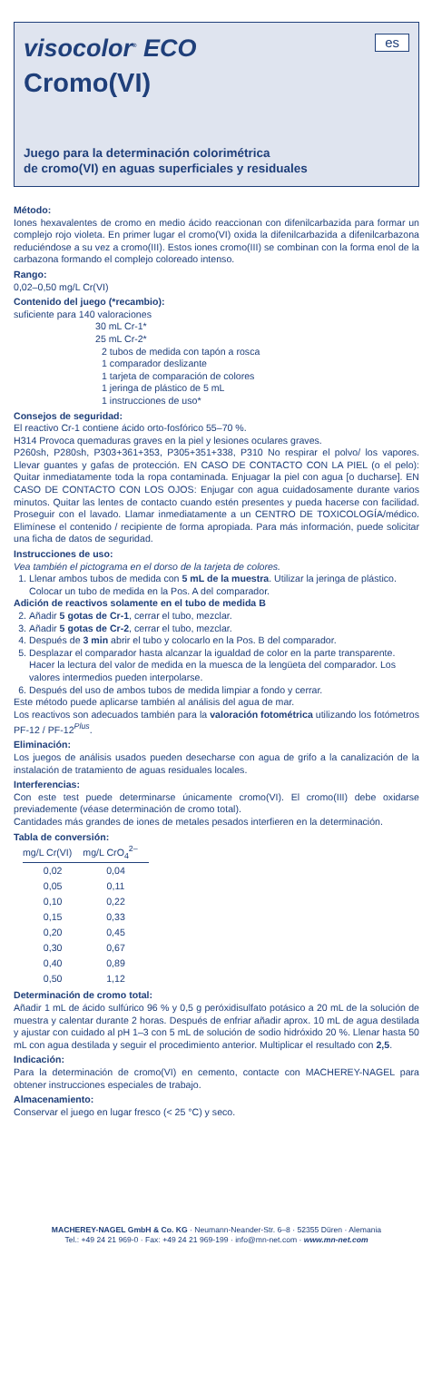visocolor<sup>®</sup> ECO
es
Cromo(VI)
Juego para la determinación colorimétrica
de cromo(VI) en aguas superficiales y residuales
Método:
Iones hexavalentes de cromo en medio ácido reaccionan con difenilcarbazida para formar un complejo rojo violeta. En primer lugar el cromo(VI) oxida la difenilcarbazida a difenilcarbazona reduciéndose a su vez a cromo(III). Estos iones cromo(III) se combinan con la forma enol de la carbazona formando el complejo coloreado intenso.
Rango:
0,02–0,50 mg/L Cr(VI)
Contenido del juego (*recambio):
suficiente para 140 valoraciones
30 mL Cr-1*
25 mL Cr-2*
2 tubos de medida con tapón a rosca
1 comparador deslizante
1 tarjeta de comparación de colores
1 jeringa de plástico de 5 mL
1 instrucciones de uso*
Consejos de seguridad:
El reactivo Cr-1 contiene ácido orto-fosfórico 55–70 %.
H314 Provoca quemaduras graves en la piel y lesiones oculares graves.
P260sh, P280sh, P303+361+353, P305+351+338, P310 No respirar el polvo/ los vapores. Llevar guantes y gafas de protección. EN CASO DE CONTACTO CON LA PIEL (o el pelo): Quitar inmediatamente toda la ropa contaminada. Enjuagar la piel con agua [o ducharse]. EN CASO DE CONTACTO CON LOS OJOS: Enjugar con agua cuidadosamente durante varios minutos. Quitar las lentes de contacto cuando estén presentes y pueda hacerse con facilidad. Proseguir con el lavado. Llamar inmediatamente a un CENTRO DE TOXICOLOGÍA/médico. Elimínese el contenido / recipiente de forma apropiada. Para más información, puede solicitar una ficha de datos de seguridad.
Instrucciones de uso:
Vea también el pictograma en el dorso de la tarjeta de colores.
1. Llenar ambos tubos de medida con 5 mL de la muestra. Utilizar la jeringa de plástico.
Colocar un tubo de medida en la Pos. A del comparador.
Adición de reactivos solamente en el tubo de medida B
2. Añadir 5 gotas de Cr-1, cerrar el tubo, mezclar.
3. Añadir 5 gotas de Cr-2, cerrar el tubo, mezclar.
4. Después de 3 min abrir el tubo y colocarlo en la Pos. B del comparador.
5. Desplazar el comparador hasta alcanzar la igualdad de color en la parte transparente. Hacer la lectura del valor de medida en la muesca de la lengüeta del comparador. Los valores intermedios pueden interpolarse.
6. Después del uso de ambos tubos de medida limpiar a fondo y cerrar.
Este método puede aplicarse también al análisis del agua de mar.
Los reactivos son adecuados también para la valoración fotométrica utilizando los fotómetros PF-12 / PF-12<sup>Plus</sup>.
Eliminación:
Los juegos de análisis usados pueden desecharse con agua de grifo a la canalización de la instalación de tratamiento de aguas residuales locales.
Interferencias:
Con este test puede determinarse únicamente cromo(VI). El cromo(III) debe oxidarse previademente (véase determinación de cromo total).
Cantidades más grandes de iones de metales pesados interfieren en la determinación.
Tabla de conversión:
| mg/L Cr(VI) | mg/L CrO<sub>4</sub><sup>2–</sup> |
| --- | --- |
| 0,02 | 0,04 |
| 0,05 | 0,11 |
| 0,10 | 0,22 |
| 0,15 | 0,33 |
| 0,20 | 0,45 |
| 0,30 | 0,67 |
| 0,40 | 0,89 |
| 0,50 | 1,12 |
Determinación de cromo total:
Añadir 1 mL de ácido sulfúrico 96 % y 0,5 g peróxidisulfato potásico a 20 mL de la solución de muestra y calentar durante 2 horas. Después de enfriar añadir aprox. 10 mL de agua destilada y ajustar con cuidado al pH 1–3 con 5 mL de solución de sodio hidróxido 20 %. Llenar hasta 50 mL con agua destilada y seguir el procedimiento anterior. Multiplicar el resultado con 2,5.
Indicación:
Para la determinación de cromo(VI) en cemento, contacte con MACHEREY-NAGEL para obtener instrucciones especiales de trabajo.
Almacenamiento:
Conservar el juego en lugar fresco (< 25 °C) y seco.
MACHEREY-NAGEL GmbH & Co. KG · Neumann-Neander-Str. 6–8 · 52355 Düren · Alemania
Tel.: +49 24 21 969-0 · Fax: +49 24 21 969-199 · info@mn-net.com · www.mn-net.com